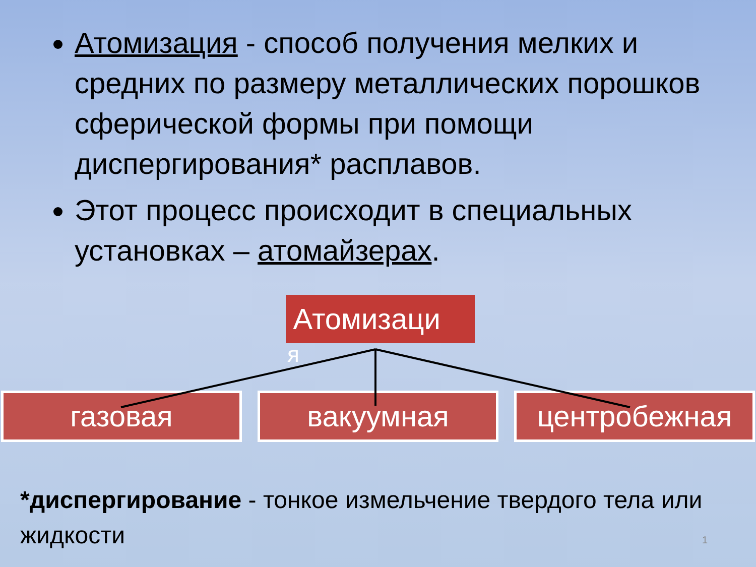Атомизация - способ получения мелких и средних по размеру металлических порошков сферической формы при помощи диспергирования* расплавов.
Этот процесс происходит в специальных установках – атомайзерах.
Атомизаци
я
газовая вакуумная центробежная
*диспергирование - тонкое измельчение твердого тела или жидкости
1